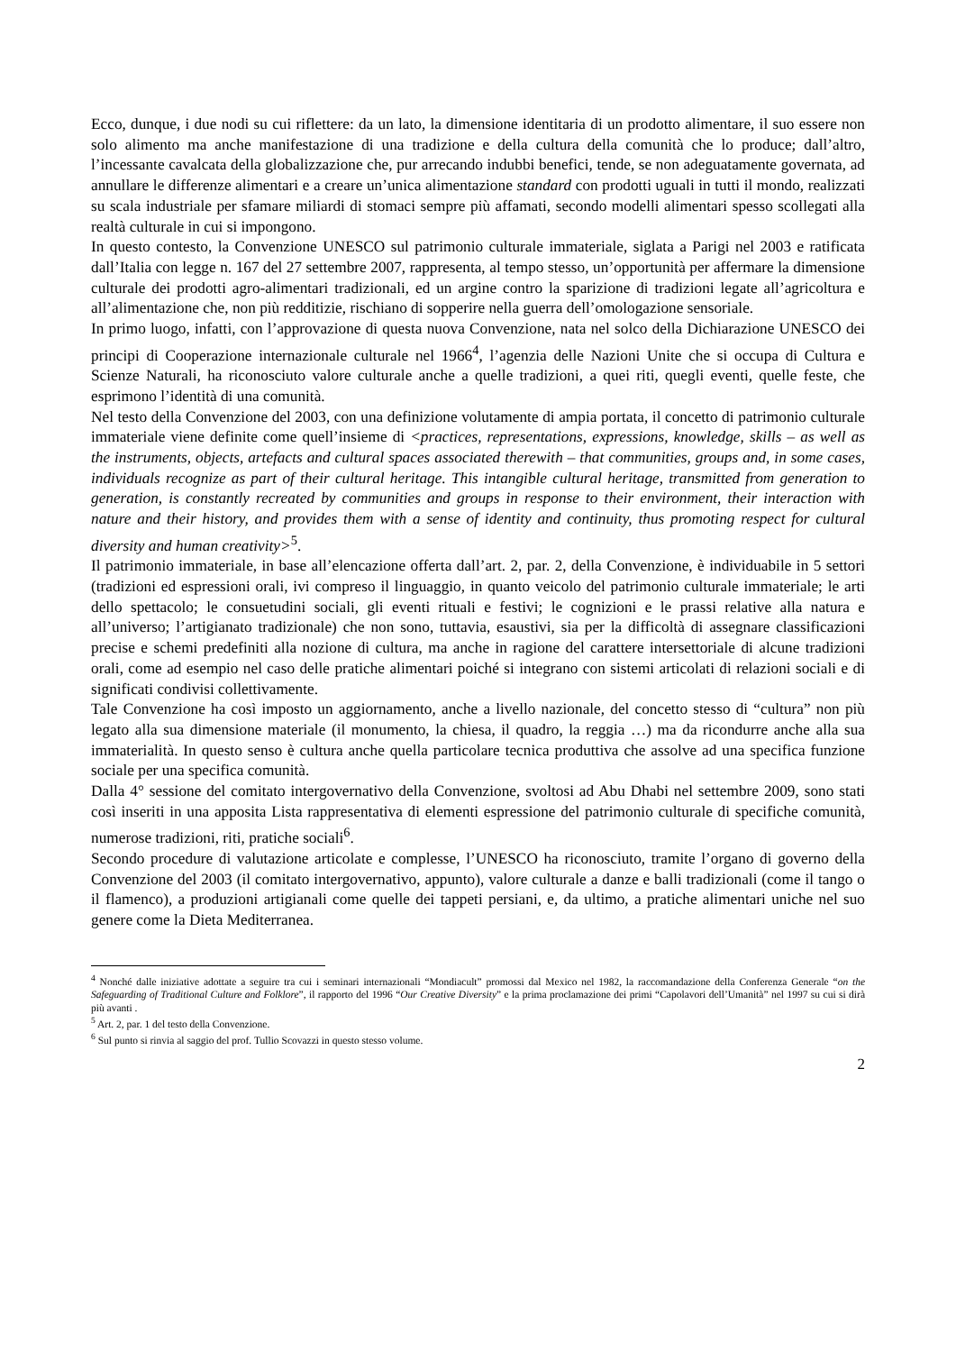Ecco, dunque, i due nodi su cui riflettere: da un lato, la dimensione identitaria di un prodotto alimentare, il suo essere non solo alimento ma anche manifestazione di una tradizione e della cultura della comunità che lo produce; dall’altro, l’incessante cavalcata della globalizzazione che, pur arrecando indubbi benefici, tende, se non adeguatamente governata, ad annullare le differenze alimentari e a creare un’unica alimentazione standard con prodotti uguali in tutti il mondo, realizzati su scala industriale per sfamare miliardi di stomaci sempre più affamati, secondo modelli alimentari spesso scollegati alla realtà culturale in cui si impongono.
In questo contesto, la Convenzione UNESCO sul patrimonio culturale immateriale, siglata a Parigi nel 2003 e ratificata dall’Italia con legge n. 167 del 27 settembre 2007, rappresenta, al tempo stesso, un’opportunità per affermare la dimensione culturale dei prodotti agro-alimentari tradizionali, ed un argine contro la sparizione di tradizioni legate all’agricoltura e all’alimentazione che, non più redditizie, rischiano di sopperire nella guerra dell’omologazione sensoriale.
In primo luogo, infatti, con l’approvazione di questa nuova Convenzione, nata nel solco della Dichiarazione UNESCO dei principi di Cooperazione internazionale culturale nel 1966<sup>4</sup>, l’agenzia delle Nazioni Unite che si occupa di Cultura e Scienze Naturali, ha riconosciuto valore culturale anche a quelle tradizioni, a quei riti, quegli eventi, quelle feste, che esprimono l’identità di una comunità.
Nel testo della Convenzione del 2003, con una definizione volutamente di ampia portata, il concetto di patrimonio culturale immateriale viene definite come quell’insieme di <practices, representations, expressions, knowledge, skills – as well as the instruments, objects, artefacts and cultural spaces associated therewith – that communities, groups and, in some cases, individuals recognize as part of their cultural heritage. This intangible cultural heritage, transmitted from generation to generation, is constantly recreated by communities and groups in response to their environment, their interaction with nature and their history, and provides them with a sense of identity and continuity, thus promoting respect for cultural diversity and human creativity><sup>5</sup>.
Il patrimonio immateriale, in base all’elencazione offerta dall’art. 2, par. 2, della Convenzione, è individuabile in 5 settori (tradizioni ed espressioni orali, ivi compreso il linguaggio, in quanto veicolo del patrimonio culturale immateriale; le arti dello spettacolo; le consuetudini sociali, gli eventi rituali e festivi; le cognizioni e le prassi relative alla natura e all’universo; l’artigianato tradizionale) che non sono, tuttavia, esaustivi, sia per la difficoltà di assegnare classificazioni precise e schemi predefiniti alla nozione di cultura, ma anche in ragione del carattere intersettoriale di alcune tradizioni orali, come ad esempio nel caso delle pratiche alimentari poiché si integrano con sistemi articolati di relazioni sociali e di significati condivisi collettivamente.
Tale Convenzione ha così imposto un aggiornamento, anche a livello nazionale, del concetto stesso di “cultura” non più legato alla sua dimensione materiale (il monumento, la chiesa, il quadro, la reggia …) ma da ricondurre anche alla sua immaterialità. In questo senso è cultura anche quella particolare tecnica produttiva che assolve ad una specifica funzione sociale per una specifica comunità.
Dalla 4° sessione del comitato intergovernativo della Convenzione, svoltosi ad Abu Dhabi nel settembre 2009, sono stati così inseriti in una apposita Lista rappresentativa di elementi espressione del patrimonio culturale di specifiche comunità, numerose tradizioni, riti, pratiche sociali<sup>6</sup>.
Secondo procedure di valutazione articolate e complesse, l’UNESCO ha riconosciuto, tramite l’organo di governo della Convenzione del 2003 (il comitato intergovernativo, appunto), valore culturale a danze e balli tradizionali (come il tango o il flamenco), a produzioni artigianali come quelle dei tappeti persiani, e, da ultimo, a pratiche alimentari uniche nel suo genere come la Dieta Mediterranea.
<sup>4</sup> Nonché dalle iniziative adottate a seguire tra cui i seminari internazionali “Mondiacult” promossi dal Mexico nel 1982, la raccomandazione della Conferenza Generale “on the Safeguarding of Traditional Culture and Folklore”, il rapporto del 1996 “Our Creative Diversity” e la prima proclamazione dei primi “Capolavori dell’Umanità” nel 1997 su cui si dirà più avanti .
<sup>5</sup> Art. 2, par. 1 del testo della Convenzione.
<sup>6</sup> Sul punto si rinvia al saggio del prof. Tullio Scovazzi in questo stesso volume.
2